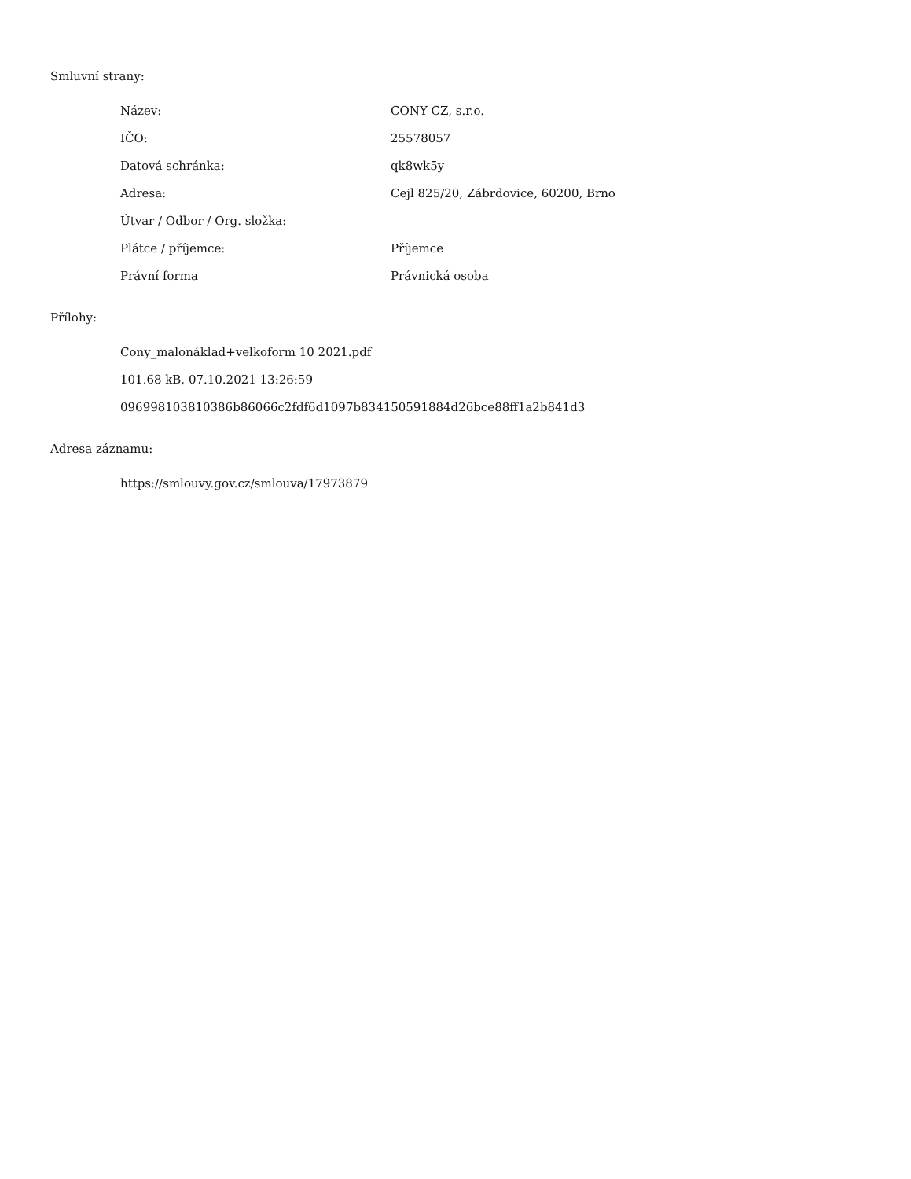Smluvní strany:
| Název: | CONY CZ, s.r.o. |
| IČO: | 25578057 |
| Datová schránka: | qk8wk5y |
| Adresa: | Cejl 825/20, Zábrdovice, 60200, Brno |
| Útvar / Odbor / Org. složka: | |
| Plátce / příjemce: | Příjemce |
| Právní forma | Právnická osoba |
Přílohy:
Cony_malonáklad+velkoform 10 2021.pdf
101.68 kB, 07.10.2021 13:26:59
096998103810386b86066c2fdf6d1097b834150591884d26bce88ff1a2b841d3
Adresa záznamu:
https://smlouvy.gov.cz/smlouva/17973879